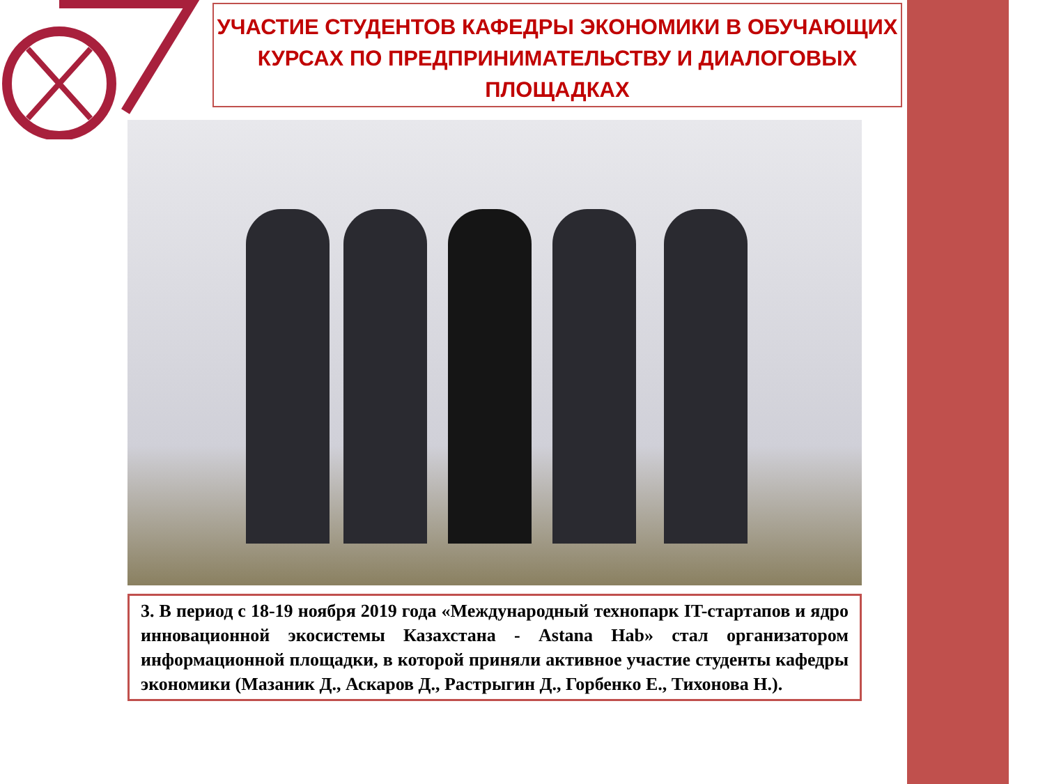УЧАСТИЕ СТУДЕНТОВ КАФЕДРЫ ЭКОНОМИКИ В ОБУЧАЮЩИХ КУРСАХ ПО ПРЕДПРИНИМАТЕЛЬСТВУ И ДИАЛОГОВЫХ ПЛОЩАДКАХ
3. В период с 18-19 ноября 2019 года «Международный технопарк IT-стартапов и ядро инновационной экосистемы Казахстана - Astana Hab» стал организатором информационной площадки, в которой приняли активное участие студенты кафедры экономики (Мазаник Д., Аскаров Д., Растрыгин Д., Горбенко Е., Тихонова Н.).